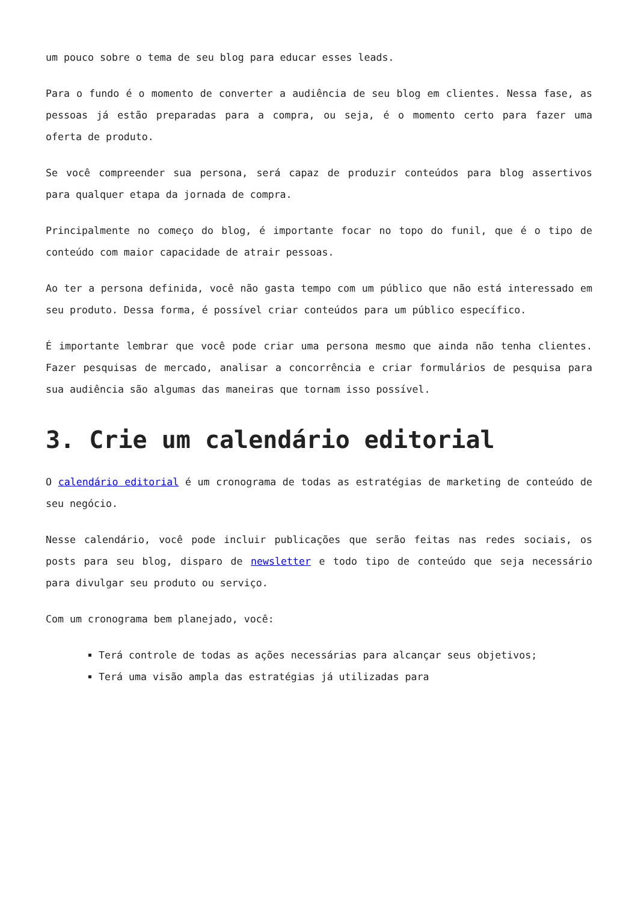um pouco sobre o tema de seu blog para educar esses leads.
Para o fundo é o momento de converter a audiência de seu blog em clientes. Nessa fase, as pessoas já estão preparadas para a compra, ou seja, é o momento certo para fazer uma oferta de produto.
Se você compreender sua persona, será capaz de produzir conteúdos para blog assertivos para qualquer etapa da jornada de compra.
Principalmente no começo do blog, é importante focar no topo do funil, que é o tipo de conteúdo com maior capacidade de atrair pessoas.
Ao ter a persona definida, você não gasta tempo com um público que não está interessado em seu produto. Dessa forma, é possível criar conteúdos para um público específico.
É importante lembrar que você pode criar uma persona mesmo que ainda não tenha clientes. Fazer pesquisas de mercado, analisar a concorrência e criar formulários de pesquisa para sua audiência são algumas das maneiras que tornam isso possível.
3. Crie um calendário editorial
O calendário editorial é um cronograma de todas as estratégias de marketing de conteúdo de seu negócio.
Nesse calendário, você pode incluir publicações que serão feitas nas redes sociais, os posts para seu blog, disparo de newsletter e todo tipo de conteúdo que seja necessário para divulgar seu produto ou serviço.
Com um cronograma bem planejado, você:
Terá controle de todas as ações necessárias para alcançar seus objetivos;
Terá uma visão ampla das estratégias já utilizadas para